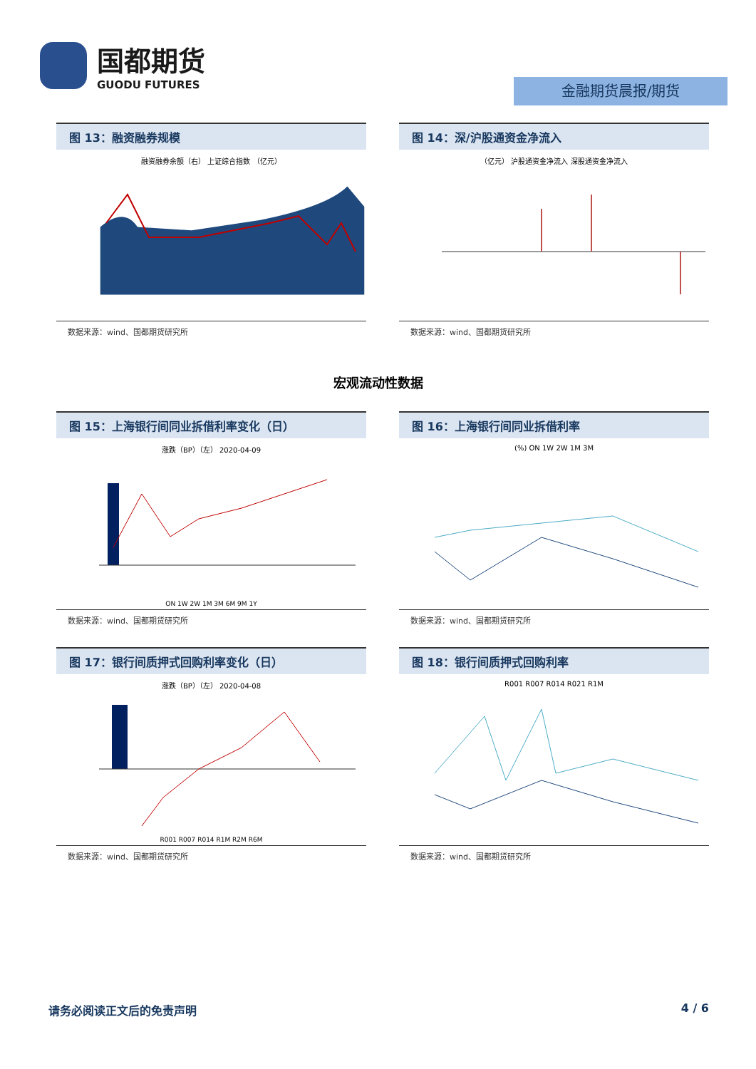国都期货
GUODU FUTURES
金融期货晨报/期货
图 13：融资融券规模
融资融券余额（右） 上证综合指数 （亿元）
数据来源：wind、国都期货研究所
图 14：深/沪股通资金净流入
（亿元） 沪股通资金净流入 深股通资金净流入
数据来源：wind、国都期货研究所
宏观流动性数据
图 15：上海银行间同业拆借利率变化（日）
涨跌（BP）（左） 2020-04-09
ON 1W 2W 1M 3M 6M 9M 1Y
数据来源：wind、国都期货研究所
图 16：上海银行间同业拆借利率
(%) ON 1W 2W 1M 3M
数据来源：wind、国都期货研究所
图 17：银行间质押式回购利率变化（日）
涨跌（BP）（左） 2020-04-08
R001 R007 R014 R1M R2M R6M
数据来源：wind、国都期货研究所
图 18：银行间质押式回购利率
R001 R007 R014 R021 R1M
数据来源：wind、国都期货研究所
请务必阅读正文后的免责声明 4 / 6